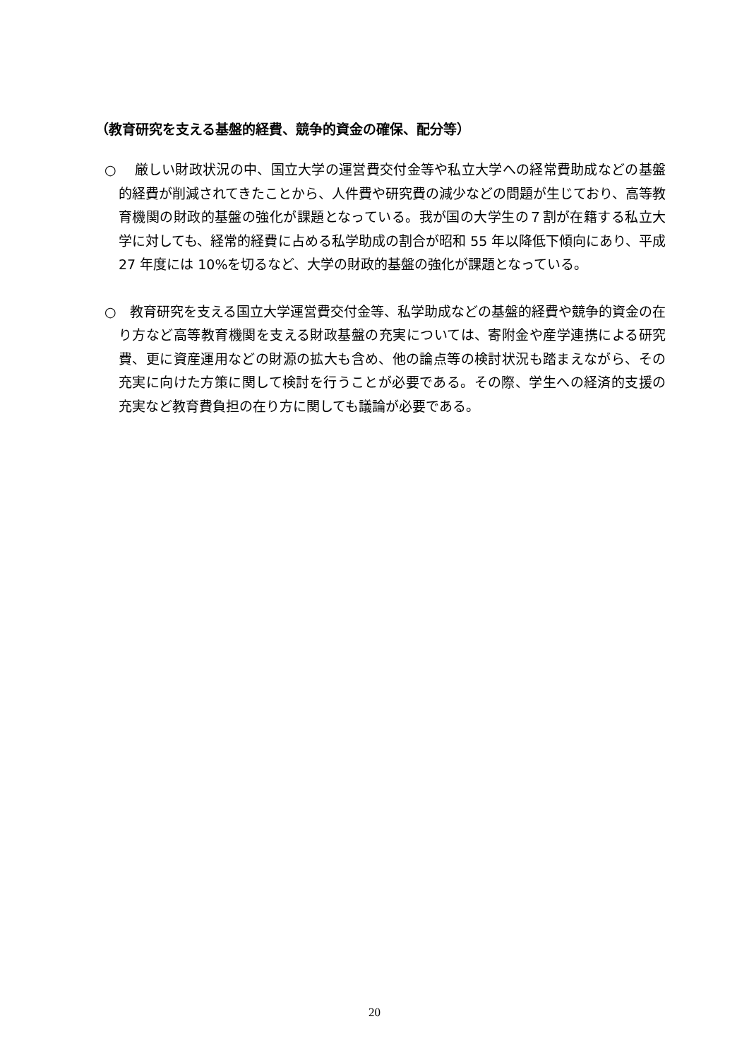（教育研究を支える基盤的経費、競争的資金の確保、配分等）
○　 厳しい財政状況の中、国立大学の運営費交付金等や私立大学への経常費助成などの基盤的経費が削減されてきたことから、人件費や研究費の減少などの問題が生じており、高等教育機関の財政的基盤の強化が課題となっている。我が国の大学生の７割が在籍する私立大学に対しても、経常的経費に占める私学助成の割合が昭和 55 年以降低下傾向にあり、平成 27 年度には 10%を切るなど、大学の財政的基盤の強化が課題となっている。
○　教育研究を支える国立大学運営費交付金等、私学助成などの基盤的経費や競争的資金の在り方など高等教育機関を支える財政基盤の充実については、寄附金や産学連携による研究費、更に資産運用などの財源の拡大も含め、他の論点等の検討状況も踏まえながら、その充実に向けた方策に関して検討を行うことが必要である。その際、学生への経済的支援の充実など教育費負担の在り方に関しても議論が必要である。
20